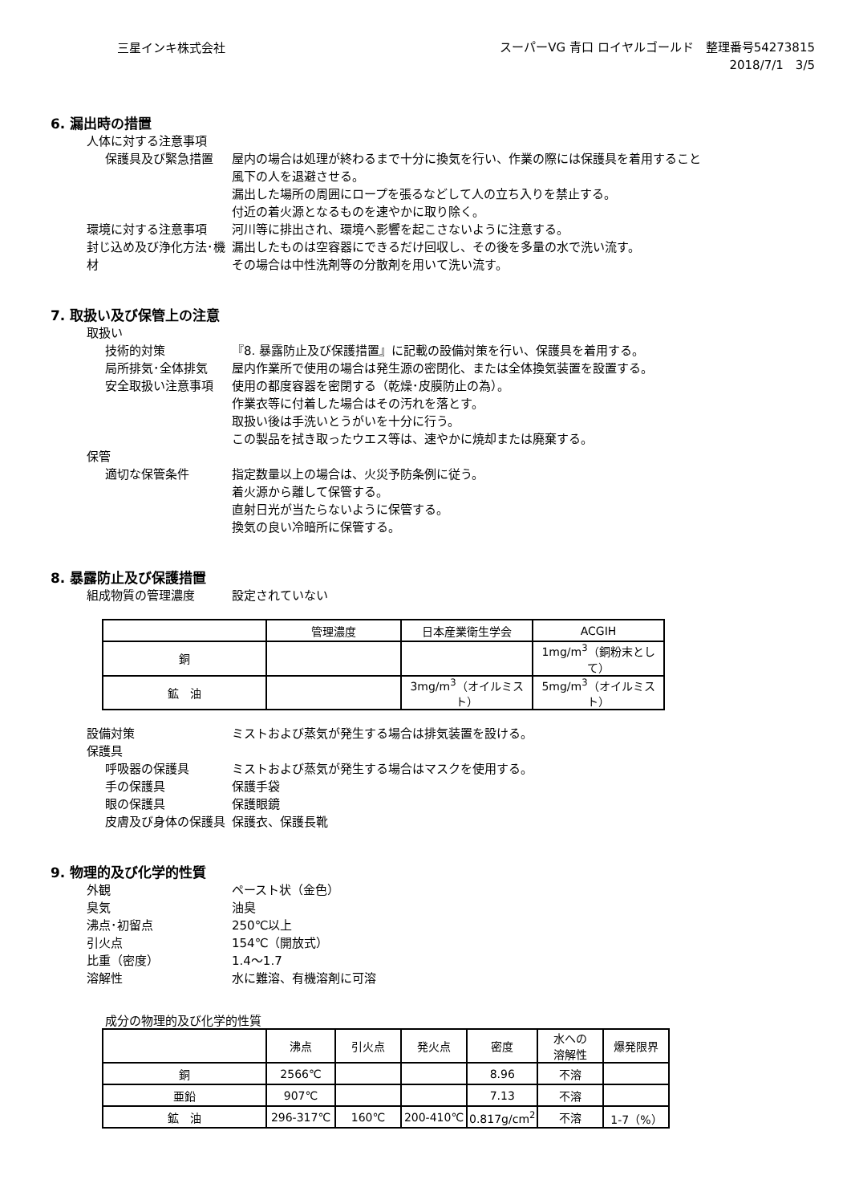三星インキ株式会社
スーパーVG 青口 ロイヤルゴールド　整理番号54273815
2018/7/1　3/5
6. 漏出時の措置
人体に対する注意事項
保護具及び緊急措置 屋内の場合は処理が終わるまで十分に換気を行い、作業の際には保護具を着用すること
風下の人を退避させる。
漏出した場所の周囲にロープを張るなどして人の立ち入りを禁止する。
付近の着火源となるものを速やかに取り除く。
環境に対する注意事項 河川等に排出され、環境へ影響を起こさないように注意する。
封じ込め及び浄化方法･機材 漏出したものは空容器にできるだけ回収し、その後を多量の水で洗い流す。
その場合は中性洗剤等の分散剤を用いて洗い流す。
7. 取扱い及び保管上の注意
取扱い
技術的対策 『8. 暴露防止及び保護措置』に記載の設備対策を行い、保護具を着用する。
局所排気･全体排気 屋内作業所で使用の場合は発生源の密閉化、または全体換気装置を設置する。
安全取扱い注意事項 使用の都度容器を密閉する（乾燥･皮膜防止の為）。
作業衣等に付着した場合はその汚れを落とす。
取扱い後は手洗いとうがいを十分に行う。
この製品を拭き取ったウエス等は、速やかに焼却または廃棄する。
保管
適切な保管条件 指定数量以上の場合は、火災予防条例に従う。
着火源から離して保管する。
直射日光が当たらないように保管する。
換気の良い冷暗所に保管する。
8. 暴露防止及び保護措置
組成物質の管理濃度 設定されていない
| | 管理濃度 | 日本産業衛生学会 | ACGIH |
| --- | --- | --- | --- |
| 銅 | | | 1mg/m<sup>3</sup>（銅粉末として） |
| 鉱 油 | | 3mg/m<sup>3</sup>（オイルミスト） | 5mg/m<sup>3</sup>（オイルミスト） |
設備対策 ミストおよび蒸気が発生する場合は排気装置を設ける。
保護具
呼吸器の保護具 ミストおよび蒸気が発生する場合はマスクを使用する。
手の保護具 保護手袋
眼の保護具 保護眼鏡
皮膚及び身体の保護具 保護衣、保護長靴
9. 物理的及び化学的性質
外観 ペースト状（金色）
臭気 油臭
沸点･初留点 250℃以上
引火点 154℃（開放式）
比重（密度） 1.4～1.7
溶解性 水に難溶、有機溶剤に可溶
成分の物理的及び化学的性質
| | 沸点 | 引火点 | 発火点 | 密度 | 水への 溶解性 | 爆発限界 |
| --- | --- | --- | --- | --- | --- | --- |
| 銅 | 2566℃ | | | 8.96 | 不溶 | |
| 亜鉛 | 907℃ | | | 7.13 | 不溶 | |
| 鉱 油 | 296-317℃ | 160℃ | 200-410℃ | 0.817g/cm<sup>2</sup> | 不溶 | 1-7（%） |